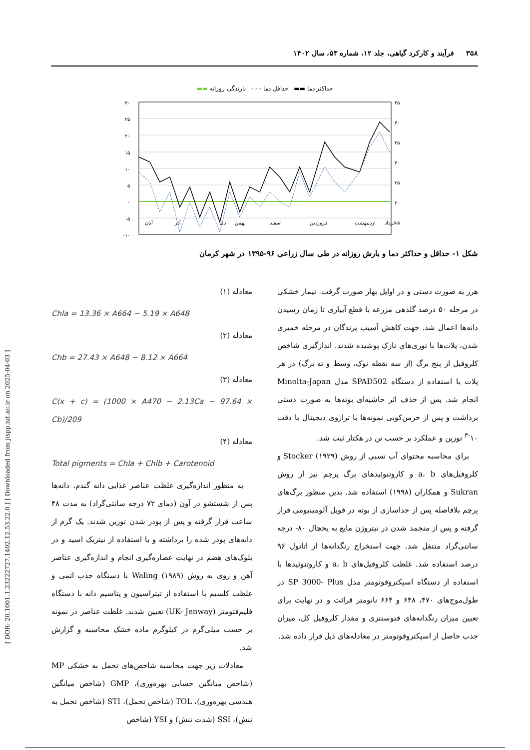[ DOR: 20.1001.1.23222727.1402.12.53.22.0 ] [ Downloaded from jispp.iut.ac.ir on 2025-04-03 ]
۳۵۸ فرآیند و کارکرد گیاهی، جلد ۱۲، شماره ۵۳، سال ۱۴۰۲
حداکثر دما ▬▬ حداقل دما - - - بارندگی روزانه ▬▬
۳۰
۲۵
۲۰
۱۵
۱۰
۵
۰
-۵
-۱۰
۴۵
۴۰
۳۵
۳۰
۲۵
۲۰
۱۵
آبان
آذر
دی
بهمن
اسفند
فروردین
اردیبهشت
خرداد
شکل ۱- حداقل و حداکثر دما و بارش روزانه در طی سال زراعی ۹۶-۱۳۹۵ در شهر کرمان
هرز به صورت دستی و در اوایل بهار صورت گرفت. تیمار خشکی در مرحله ۵۰ درصد گلدهی مزرعه با قطع آبیاری تا زمان رسیدن دانه‌ها اعمال شد. جهت کاهش آسیب پرندگان در مرحله خمیری شدن، پلات‌ها با توری‌های نازک پوشیده شدند. اندازگیری شاخص کلروفیل از پنج برگ (از سه نقطه نوک، وسط و ته برگ) در هر پلات با استفاده از دستگاه SPAD502 مدل Minolta-Japan انجام شد. پس از حذف اثر حاشیه‌ای بوته‌ها به صورت دستی برداشت و پس از خرمن‌کوبی نمونه‌ها با ترازوی دیجیتال با دقت ۱۰<sup>-۳</sup> توزین و عملکرد بر حسب تن در هکتار ثبت شد.
برای محاسبه محتوای آب نسبی از روش Stocker (۱۹۲۹) و کلروفیل‌های a، b و کاروتنوئیدهای برگ پرچم نیز از روش Sukran و همکاران (۱۹۹۸) استفاده شد. بدین منظور برگ‌های پرچم بلافاصله پس از جداسازی از بوته در فویل آلومینیومی قرار گرفته و پس از منجمد شدن در نیتروژن مایع به یخچال ۸۰- درجه سانتی‌گراد منتقل شد. جهت استخراج رنگدانه‌ها از اتانول ۹۶ درصد استفاده شد. غلظت کلروفیل‌های a، b و کاروتنوئیدها با استفاده از دستگاه اسپکتروفوتومتر مدل SP 3000- Plus در طول‌موج‌های ۴۷۰، ۶۴۸ و ۶۶۴ نانومتر قرائت و در نهایت برای تعیین میزان رنگدانه‌های فتوسنتزی و مقدار کلروفیل کل، میزان جذب حاصل از اسپکتروفوتومتر در معادله‌های ذیل قرار داده شد.
معادله (۱)
Chla = 13.36 × A664 − 5.19 × A648
معادله (۲)
Chb = 27.43 × A648 − 8.12 × A664
معادله (۳)
C(x + c) = (1000 × A470 − 2.13Ca − 97.64 × Cb)/209
معادله (۴)
Total pigments = Chla + Chlb + Carotenoid
به منظور اندازه‌گیری غلظت عناصر غذایی دانه گندم، دانه‌ها پس از شستشو در آون (دمای ۷۲ درجه سانتی‌گراد) به مدت ۴۸ ساعت قرار گرفته و پس از پودر شدن توزین شدند. یک گرم از دانه‌های پودر شده را برداشته و با استفاده از نیتریک اسید و در بلوک‌های هضم در نهایت عصاره‌گیری انجام و اندازه‌گیری عناصر آهن و روی به روش Waling (۱۹۸۹) با دستگاه جذب اتمی و غلظت کلسیم با استفاده از تیتراسیون و پتاسیم دانه با دستگاه فلیم‌فتومتر (UK- Jenway) تعیین شدند. غلظت عناصر در نمونه بر حسب میلی‌گرم در کیلوگرم ماده خشک محاسبه و گزارش شد.
معادلات زیر جهت محاسبه شاخص‌های تحمل به خشکی MP (شاخص میانگین حسابی بهره‌وری)، GMP (شاخص میانگین هندسی بهره‌وری)، TOL (شاخص تحمل)، STI (شاخص تحمل به تنش)، SSI (شدت تنش) و YSI (شاخص